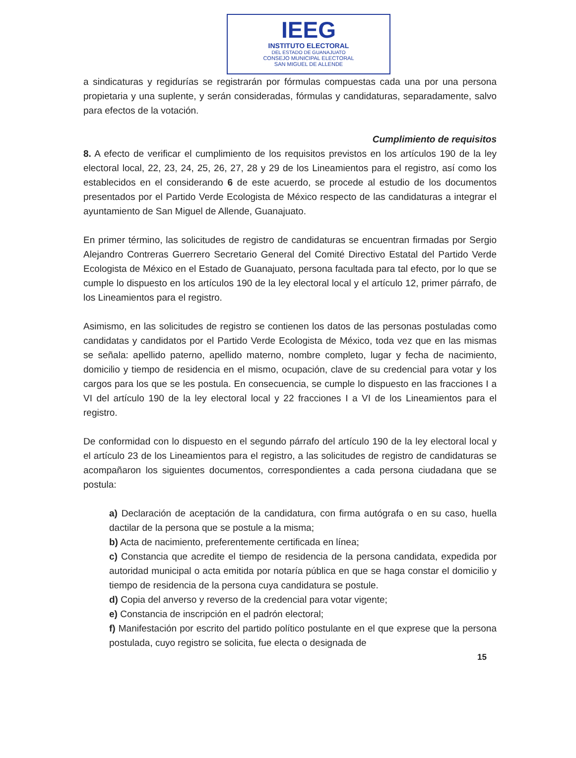IEEG
INSTITUTO ELECTORAL
DEL ESTADO DE GUANAJUATO
CONSEJO MUNICIPAL ELECTORAL
SAN MIGUEL DE ALLENDE
a sindicaturas y regidurías se registrarán por fórmulas compuestas cada una por una persona propietaria y una suplente, y serán consideradas, fórmulas y candidaturas, separadamente, salvo para efectos de la votación.
Cumplimiento de requisitos
8. A efecto de verificar el cumplimiento de los requisitos previstos en los artículos 190 de la ley electoral local, 22, 23, 24, 25, 26, 27, 28 y 29 de los Lineamientos para el registro, así como los establecidos en el considerando 6 de este acuerdo, se procede al estudio de los documentos presentados por el Partido Verde Ecologista de México respecto de las candidaturas a integrar el ayuntamiento de San Miguel de Allende, Guanajuato.
En primer término, las solicitudes de registro de candidaturas se encuentran firmadas por Sergio Alejandro Contreras Guerrero Secretario General del Comité Directivo Estatal del Partido Verde Ecologista de México en el Estado de Guanajuato, persona facultada para tal efecto, por lo que se cumple lo dispuesto en los artículos 190 de la ley electoral local y el artículo 12, primer párrafo, de los Lineamientos para el registro.
Asimismo, en las solicitudes de registro se contienen los datos de las personas postuladas como candidatas y candidatos por el Partido Verde Ecologista de México, toda vez que en las mismas se señala: apellido paterno, apellido materno, nombre completo, lugar y fecha de nacimiento, domicilio y tiempo de residencia en el mismo, ocupación, clave de su credencial para votar y los cargos para los que se les postula. En consecuencia, se cumple lo dispuesto en las fracciones I a VI del artículo 190 de la ley electoral local y 22 fracciones I a VI de los Lineamientos para el registro.
De conformidad con lo dispuesto en el segundo párrafo del artículo 190 de la ley electoral local y el artículo 23 de los Lineamientos para el registro, a las solicitudes de registro de candidaturas se acompañaron los siguientes documentos, correspondientes a cada persona ciudadana que se postula:
a) Declaración de aceptación de la candidatura, con firma autógrafa o en su caso, huella dactilar de la persona que se postule a la misma;
b) Acta de nacimiento, preferentemente certificada en línea;
c) Constancia que acredite el tiempo de residencia de la persona candidata, expedida por autoridad municipal o acta emitida por notaría pública en que se haga constar el domicilio y tiempo de residencia de la persona cuya candidatura se postule.
d) Copia del anverso y reverso de la credencial para votar vigente;
e) Constancia de inscripción en el padrón electoral;
f) Manifestación por escrito del partido político postulante en el que exprese que la persona postulada, cuyo registro se solicita, fue electa o designada de
15